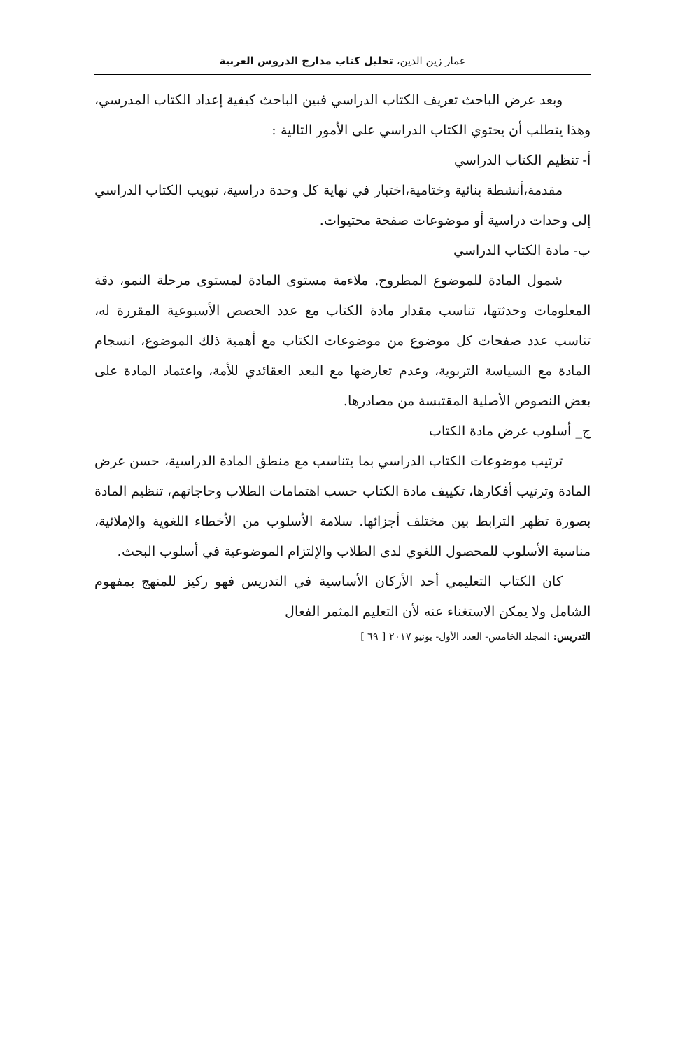عمار زين الدين، تحليل كتاب مدارج الدروس العربية
وبعد عرض الباحث تعريف الكتاب الدراسي فبين الباحث كيفية إعداد الكتاب المدرسي، وهذا يتطلب أن يحتوي الكتاب الدراسي على الأمور التالية :
أ- تنظيم الكتاب الدراسي
مقدمة،أنشطة بنائية وختامية،اختبار في نهاية كل وحدة دراسية، تبويب الكتاب الدراسي إلى وحدات دراسية أو موضوعات صفحة محتيوات.
ب- مادة الكتاب الدراسي
شمول المادة للموضوع المطروح. ملاءمة مستوى المادة لمستوى مرحلة النمو، دقة المعلومات وحدثتها، تناسب مقدار مادة الكتاب مع عدد الحصص الأسبوعية المقررة له، تناسب عدد صفحات كل موضوع من موضوعات الكتاب مع أهمية ذلك الموضوع، انسجام المادة مع السياسة التربوية، وعدم تعارضها مع البعد العقائدي للأمة، واعتماد المادة على بعض النصوص الأصلية المقتبسة من مصادرها.
ج_ أسلوب عرض مادة الكتاب
ترتيب موضوعات الكتاب الدراسي بما يتناسب مع منطق المادة الدراسية، حسن عرض المادة وترتيب أفكارها، تكييف مادة الكتاب حسب اهتمامات الطلاب وحاجاتهم، تنظيم المادة بصورة تظهر الترابط بين مختلف أجزائها. سلامة الأسلوب من الأخطاء اللغوية والإملائية، مناسبة الأسلوب للمحصول اللغوي لدى الطلاب والإلتزام الموضوعية في أسلوب البحث.
كان الكتاب التعليمي أحد الأركان الأساسية في التدريس فهو ركيز للمنهج بمفهوم الشامل ولا يمكن الاستغناء عنه لأن التعليم المثمر الفعال
التدريس: المجلد الخامس- العدد الأول- يونيو ٢٠١٧ [ ٦٩ ]